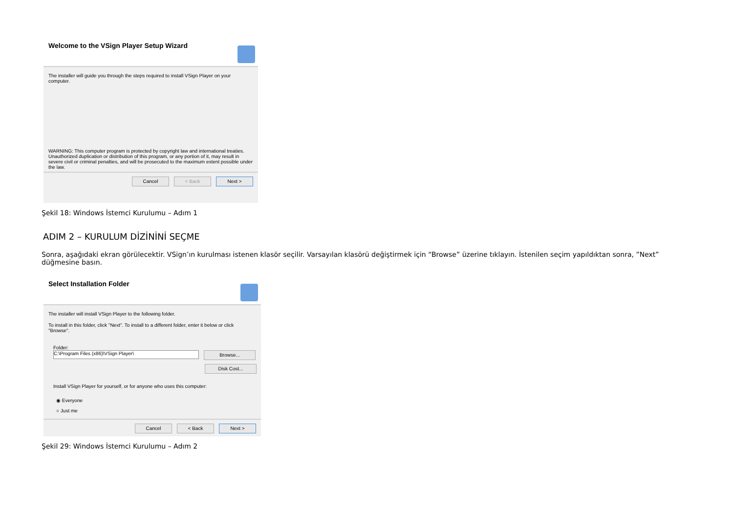Welcome to the VSign Player Setup Wizard
The installer will guide you through the steps required to install VSign Player on your computer.
WARNING: This computer program is protected by copyright law and international treaties. Unauthorized duplication or distribution of this program, or any portion of it, may result in severe civil or criminal penalties, and will be prosecuted to the maximum extent possible under the law.
Cancel < Back Next >
Şekil 18: Windows İstemci Kurulumu – Adım 1
ADIM 2 – KURULUM DİZİNİNİ SEÇME
Sonra, aşağıdaki ekran görülecektir. VSign’ın kurulması istenen klasör seçilir. Varsayılan klasörü değiştirmek için “Browse” üzerine tıklayın. İstenilen seçim yapıldıktan sonra, ”Next” düğmesine basın.
Select Installation Folder
The installer will install VSign Player to the following folder.
To install in this folder, click "Next". To install to a different folder, enter it below or click "Browse".
Folder:
C:\Program Files (x86)\VSign Player\
Browse...
Disk Cost...
Install VSign Player for yourself, or for anyone who uses this computer:
◉ Everyone
○ Just me
Cancel < Back Next >
Şekil 29: Windows İstemci Kurulumu – Adım 2